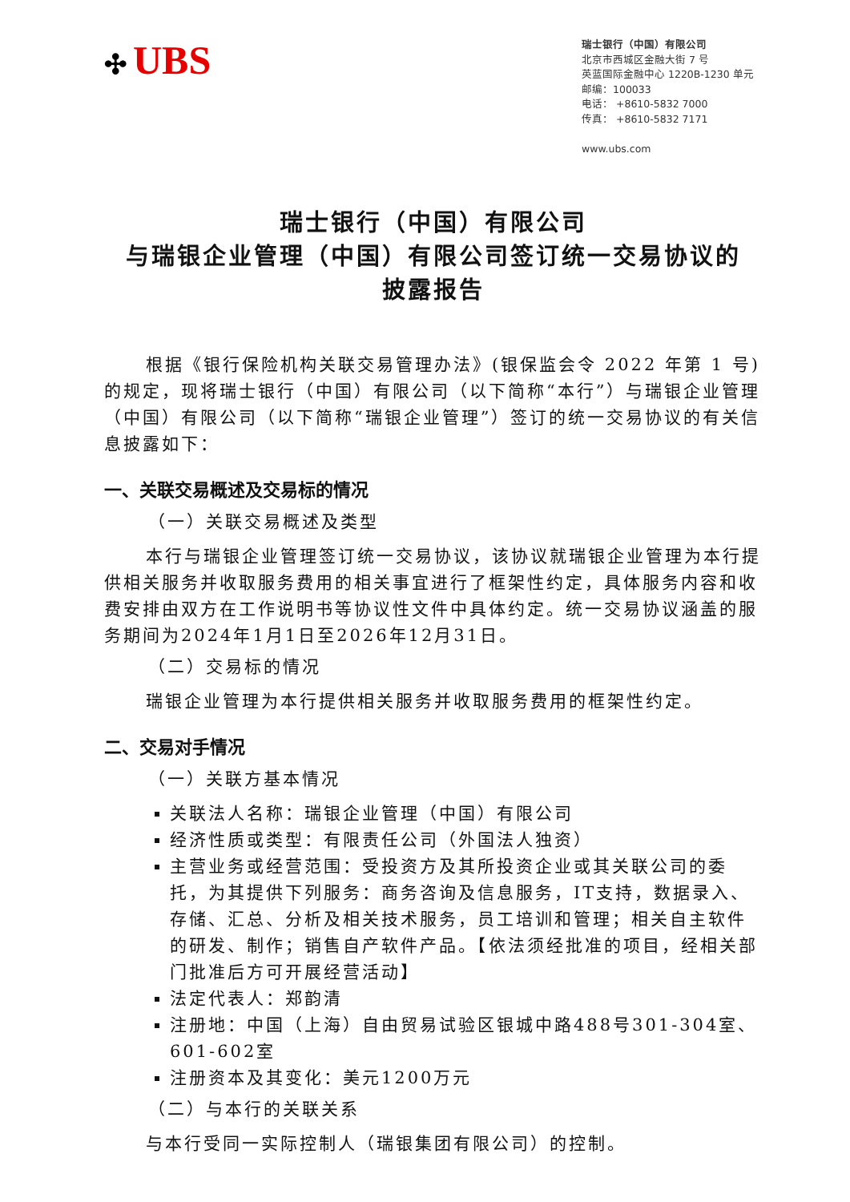✣ UBS
瑞士银行（中国）有限公司
北京市西城区金融大街 7 号
英蓝国际金融中心 1220B-1230 单元
邮编：100033
电话： +8610-5832 7000
传真： +8610-5832 7171
www.ubs.com
瑞士银行（中国）有限公司
与瑞银企业管理（中国）有限公司签订统一交易协议的
披露报告
根据《银行保险机构关联交易管理办法》(银保监会令 2022 年第 1 号)的规定，现将瑞士银行（中国）有限公司（以下简称“本行”）与瑞银企业管理（中国）有限公司（以下简称“瑞银企业管理”）签订的统一交易协议的有关信息披露如下：
一、关联交易概述及交易标的情况
（一）关联交易概述及类型
本行与瑞银企业管理签订统一交易协议，该协议就瑞银企业管理为本行提供相关服务并收取服务费用的相关事宜进行了框架性约定，具体服务内容和收费安排由双方在工作说明书等协议性文件中具体约定。统一交易协议涵盖的服务期间为2024年1月1日至2026年12月31日。
（二）交易标的情况
瑞银企业管理为本行提供相关服务并收取服务费用的框架性约定。
二、交易对手情况
（一）关联方基本情况
关联法人名称：瑞银企业管理（中国）有限公司
经济性质或类型：有限责任公司（外国法人独资）
主营业务或经营范围：受投资方及其所投资企业或其关联公司的委托，为其提供下列服务：商务咨询及信息服务，IT支持，数据录入、存储、汇总、分析及相关技术服务，员工培训和管理；相关自主软件的研发、制作；销售自产软件产品。【依法须经批准的项目，经相关部门批准后方可开展经营活动】
法定代表人：郑韵清
注册地：中国（上海）自由贸易试验区银城中路488号301-304室、601-602室
注册资本及其变化：美元1200万元
（二）与本行的关联关系
与本行受同一实际控制人（瑞银集团有限公司）的控制。